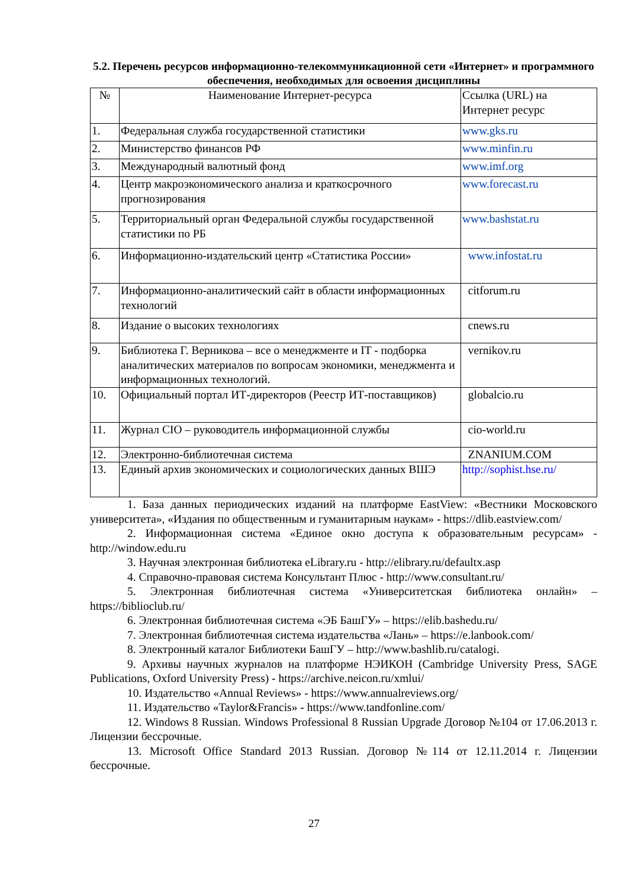5.2. Перечень ресурсов информационно-телекоммуникационной сети «Интернет» и программного обеспечения, необходимых для освоения дисциплины
| № | Наименование Интернет-ресурса | Ссылка (URL) на Интернет ресурс |
| --- | --- | --- |
| 1. | Федеральная служба государственной статистики | www.gks.ru |
| 2. | Министерство финансов РФ | www.minfin.ru |
| 3. | Международный валютный фонд | www.imf.org |
| 4. | Центр макроэкономического анализа и краткосрочного прогнозирования | www.forecast.ru |
| 5. | Территориальный орган Федеральной службы государственной статистики по РБ | www.bashstat.ru |
| 6. | Информационно-издательский центр «Статистика России» | www.infostat.ru |
| 7. | Информационно-аналитический сайт в области информационных технологий | citforum.ru |
| 8. | Издание о высоких технологиях | cnews.ru |
| 9. | Библиотека Г. Верникова – все о менеджменте и IT - подборка аналитических материалов по вопросам экономики, менеджмента и информационных технологий. | vernikov.ru |
| 10. | Официальный портал ИТ-директоров (Реестр ИТ-поставщиков) | globalcio.ru |
| 11. | Журнал CIO – руководитель информационной службы | cio-world.ru |
| 12. | Электронно-библиотечная система | ZNANIUM.COM |
| 13. | Единый архив экономических и социологических данных ВШЭ | http://sophist.hse.ru/ |
1. База данных периодических изданий на платформе EastView: «Вестники Московского университета», «Издания по общественным и гуманитарным наукам» - https://dlib.eastview.com/
2. Информационная система «Единое окно доступа к образовательным ресурсам» - http://window.edu.ru
3. Научная электронная библиотека eLibrary.ru - http://elibrary.ru/defaultx.asp
4. Справочно-правовая система Консультант Плюс - http://www.consultant.ru/
5. Электронная библиотечная система «Университетская библиотека онлайн» – https://biblioclub.ru/
6. Электронная библиотечная система «ЭБ БашГУ» – https://elib.bashedu.ru/
7. Электронная библиотечная система издательства «Лань» – https://e.lanbook.com/
8. Электронный каталог Библиотеки БашГУ – http://www.bashlib.ru/catalogi.
9. Архивы научных журналов на платформе НЭИКОН (Cambridge University Press, SAGE Publications, Oxford University Press) - https://archive.neicon.ru/xmlui/
10. Издательство «Annual Reviews» - https://www.annualreviews.org/
11. Издательство «Taylor&Francis» - https://www.tandfonline.com/
12. Windows 8 Russian. Windows Professional 8 Russian Upgrade Договор №104 от 17.06.2013 г. Лицензии бессрочные.
13. Microsoft Office Standard 2013 Russian. Договор №114 от 12.11.2014 г. Лицензии бессрочные.
27